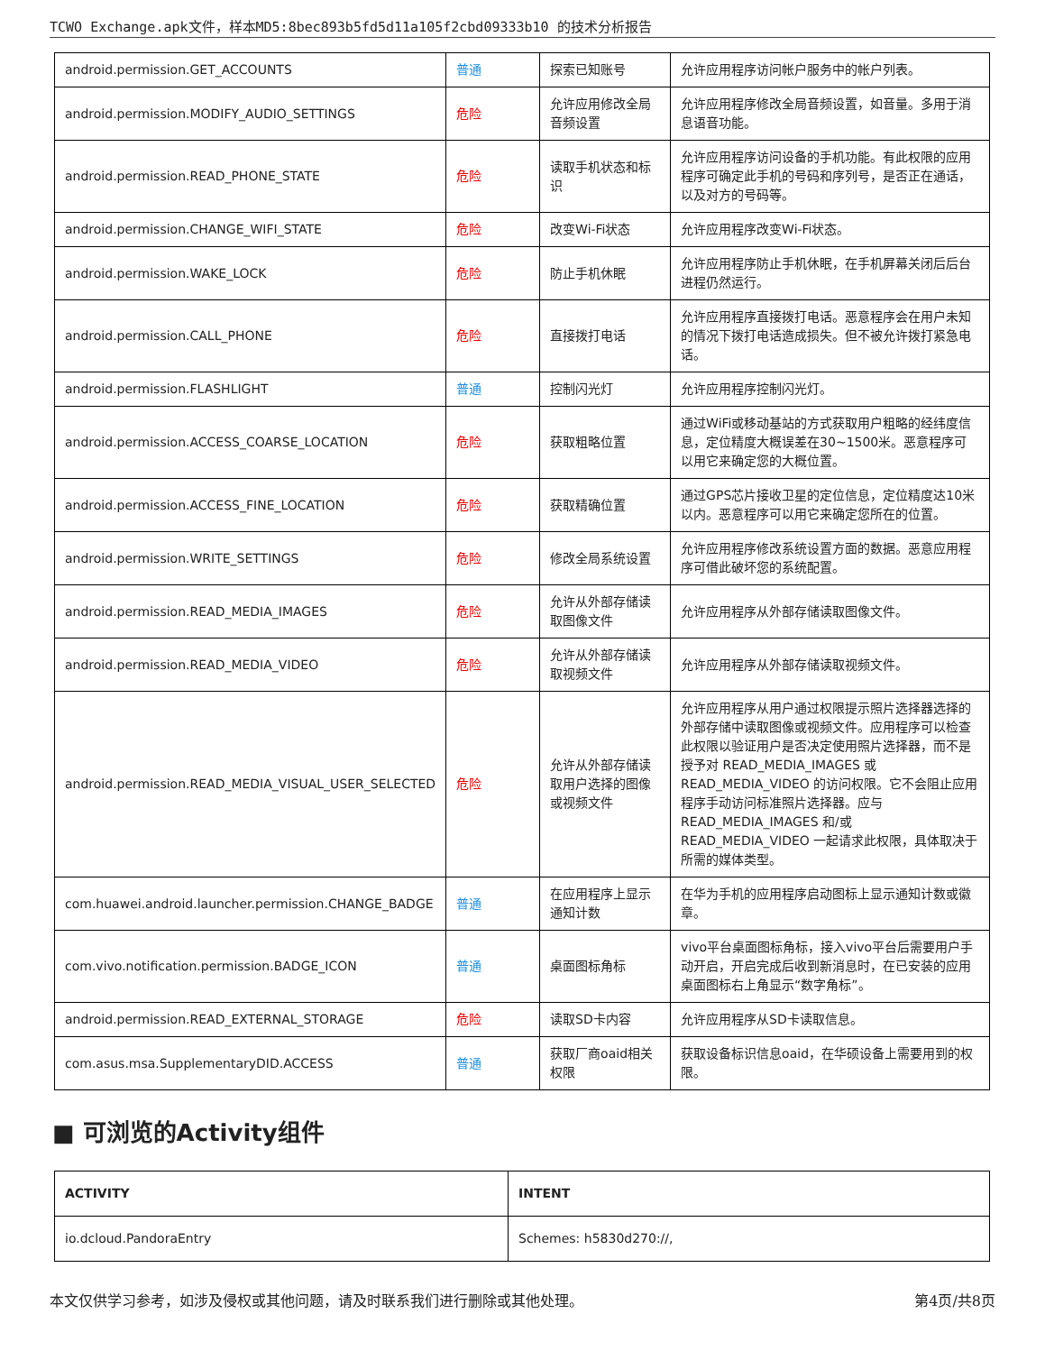TCWO Exchange.apk文件，样本MD5:8bec893b5fd5d11a105f2cbd09333b10 的技术分析报告
| android.permission.GET_ACCOUNTS | 普通 | 探索已知账号 | 允许应用程序访问帐户服务中的帐户列表。 |
| android.permission.MODIFY_AUDIO_SETTINGS | 危险 | 允许应用修改全局音频设置 | 允许应用程序修改全局音频设置，如音量。多用于消息语音功能。 |
| android.permission.READ_PHONE_STATE | 危险 | 读取手机状态和标识 | 允许应用程序访问设备的手机功能。有此权限的应用程序可确定此手机的号码和序列号，是否正在通话，以及对方的号码等。 |
| android.permission.CHANGE_WIFI_STATE | 危险 | 改变Wi-Fi状态 | 允许应用程序改变Wi-Fi状态。 |
| android.permission.WAKE_LOCK | 危险 | 防止手机休眠 | 允许应用程序防止手机休眠，在手机屏幕关闭后后台进程仍然运行。 |
| android.permission.CALL_PHONE | 危险 | 直接拨打电话 | 允许应用程序直接拨打电话。恶意程序会在用户未知的情况下拨打电话造成损失。但不被允许拨打紧急电话。 |
| android.permission.FLASHLIGHT | 普通 | 控制闪光灯 | 允许应用程序控制闪光灯。 |
| android.permission.ACCESS_COARSE_LOCATION | 危险 | 获取粗略位置 | 通过WiFi或移动基站的方式获取用户粗略的经纬度信息，定位精度大概误差在30~1500米。恶意程序可以用它来确定您的大概位置。 |
| android.permission.ACCESS_FINE_LOCATION | 危险 | 获取精确位置 | 通过GPS芯片接收卫星的定位信息，定位精度达10米以内。恶意程序可以用它来确定您所在的位置。 |
| android.permission.WRITE_SETTINGS | 危险 | 修改全局系统设置 | 允许应用程序修改系统设置方面的数据。恶意应用程序可借此破坏您的系统配置。 |
| android.permission.READ_MEDIA_IMAGES | 危险 | 允许从外部存储读取图像文件 | 允许应用程序从外部存储读取图像文件。 |
| android.permission.READ_MEDIA_VIDEO | 危险 | 允许从外部存储读取视频文件 | 允许应用程序从外部存储读取视频文件。 |
| android.permission.READ_MEDIA_VISUAL_USER_SELECTED | 危险 | 允许从外部存储读取用户选择的图像或视频文件 | 允许应用程序从用户通过权限提示照片选择器选择的外部存储中读取图像或视频文件。应用程序可以检查此权限以验证用户是否决定使用照片选择器，而不是授予对 READ_MEDIA_IMAGES 或 READ_MEDIA_VIDEO 的访问权限。它不会阻止应用程序手动访问标准照片选择器。应与 READ_MEDIA_IMAGES 和/或 READ_MEDIA_VIDEO 一起请求此权限，具体取决于所需的媒体类型。 |
| com.huawei.android.launcher.permission.CHANGE_BADGE | 普通 | 在应用程序上显示通知计数 | 在华为手机的应用程序启动图标上显示通知计数或徽章。 |
| com.vivo.notification.permission.BADGE_ICON | 普通 | 桌面图标角标 | vivo平台桌面图标角标，接入vivo平台后需要用户手动开启，开启完成后收到新消息时，在已安装的应用桌面图标右上角显示“数字角标”。 |
| android.permission.READ_EXTERNAL_STORAGE | 危险 | 读取SD卡内容 | 允许应用程序从SD卡读取信息。 |
| com.asus.msa.SupplementaryDID.ACCESS | 普通 | 获取厂商oaid相关权限 | 获取设备标识信息oaid，在华硕设备上需要用到的权限。 |
■ 可浏览的Activity组件
| ACTIVITY | INTENT |
| --- | --- |
| io.dcloud.PandoraEntry | Schemes: h5830d270://, |
本文仅供学习参考，如涉及侵权或其他问题，请及时联系我们进行删除或其他处理。 第4页/共8页